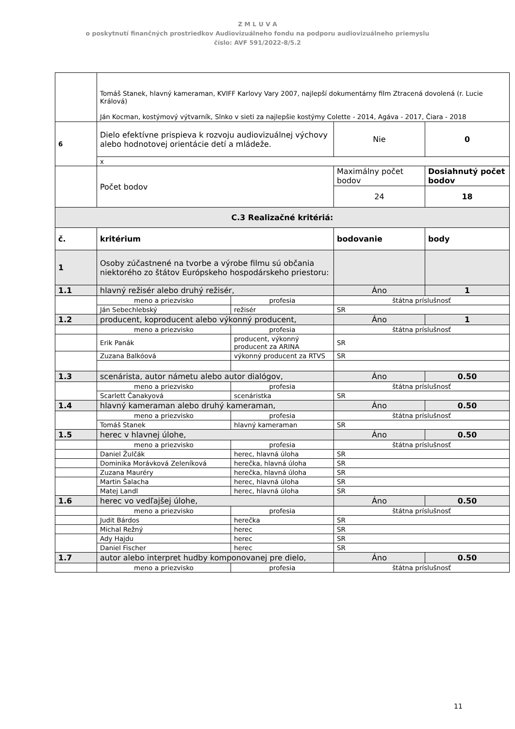Z M L U V A
o poskytnutí finančných prostriedkov Audiovizuálneho fondu na podporu audiovizuálneho priemyslu
číslo: AVF 591/2022-8/5.2
| | Tomáš Stanek, hlavný kameraman, KVIFF Karlovy Vary 2007, najlepší dokumentárny film Ztracená dovolená (r. Lucie Králová) Ján Kocman, kostýmový výtvarník, Slnko v sieti za najlepšie kostýmy Colette - 2014, Agáva - 2017, Čiara - 2018 | | | |
| 6 | Dielo efektívne prispieva k rozvoju audiovizuálnej výchovy alebo hodnotovej orientácie detí a mládeže. | | Nie | 0 |
| | x | | | |
| | Počet bodov | | Maximálny počet bodov | Dosiahnutý počet bodov |
| | | | 24 | 18 |
| C.3 Realizačné kritériá: | | | | |
| č. | kritérium | | bodovanie | body |
| 1 | Osoby zúčastnené na tvorbe a výrobe filmu sú občania niektorého zo štátov Európskeho hospodárskeho priestoru: | | | |
| 1.1 | hlavný režisér alebo druhý režisér, | | Áno | 1 |
| | meno a priezvisko | profesia | štátna príslušnosť | |
| | Ján Sebechlebský | režisér | SR | |
| 1.2 | producent, koproducent alebo výkonný producent, | | Áno | 1 |
| | meno a priezvisko | profesia | štátna príslušnosť | |
| | Erik Panák | producent, výkonný producent za ARINA | SR | |
| | Zuzana Balkóová | výkonný producent za RTVS | SR | |
| 1.3 | scenárista, autor námetu alebo autor dialógov, | | Áno | 0.50 |
| | meno a priezvisko | profesia | štátna príslušnosť | |
| | Scarlett Čanakyová | scenáristka | SR | |
| 1.4 | hlavný kameraman alebo druhý kameraman, | | Áno | 0.50 |
| | meno a priezvisko | profesia | štátna príslušnosť | |
| | Tomáš Stanek | hlavný kameraman | SR | |
| 1.5 | herec v hlavnej úlohe, | | Áno | 0.50 |
| | meno a priezvisko | profesia | štátna príslušnosť | |
| | Daniel Žulčák | herec, hlavná úloha | SR | |
| | Dominika Morávková Zeleníková | herečka, hlavná úloha | SR | |
| | Zuzana Mauréry | herečka, hlavná úloha | SR | |
| | Martin Šalacha | herec, hlavná úloha | SR | |
| | Matej Landl | herec, hlavná úloha | SR | |
| 1.6 | herec vo vedľajšej úlohe, | | Áno | 0.50 |
| | meno a priezvisko | profesia | štátna príslušnosť | |
| | Judit Bárdos | herečka | SR | |
| | Michal Režný | herec | SR | |
| | Ady Hajdu | herec | SR | |
| | Daniel Fischer | herec | SR | |
| 1.7 | autor alebo interpret hudby komponovanej pre dielo, | | Áno | 0.50 |
| | meno a priezvisko | profesia | štátna príslušnosť | |
11